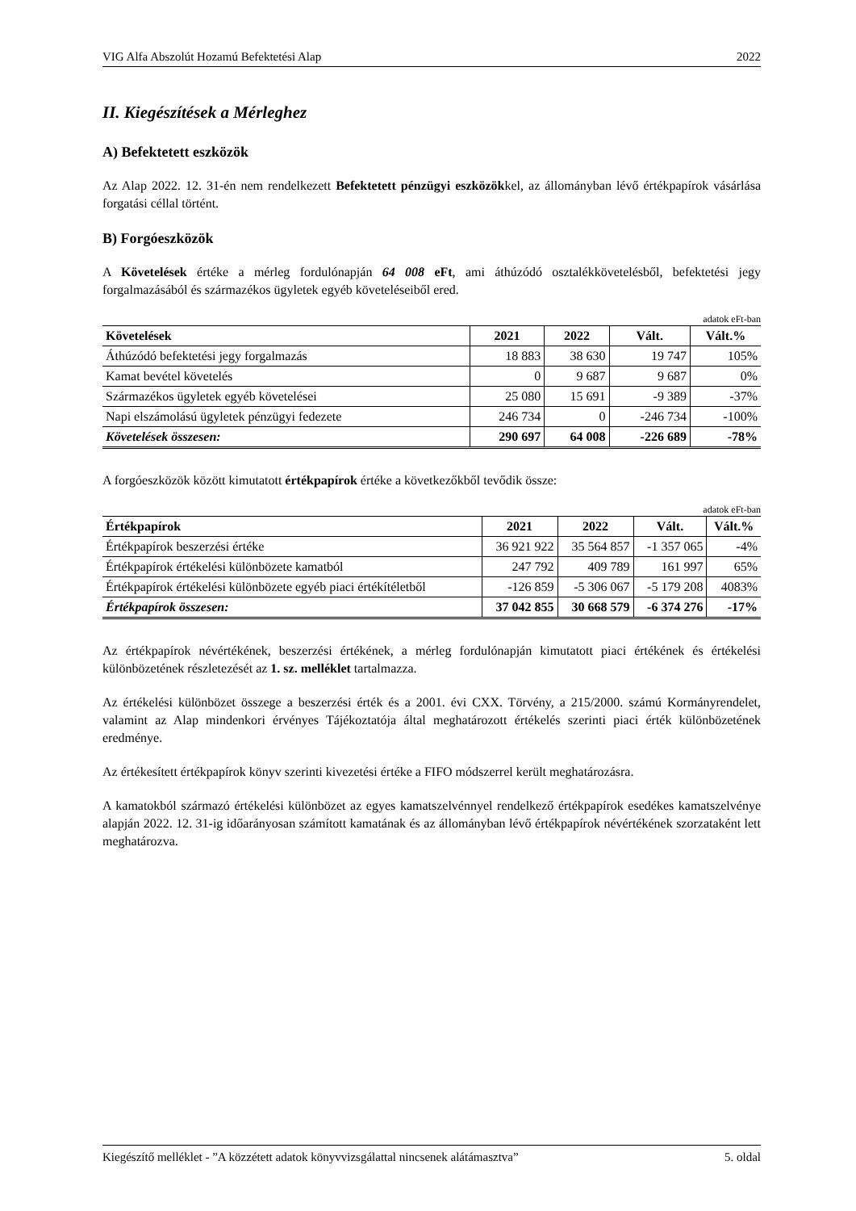VIG Alfa Abszolút Hozamú Befektetési Alap 2022
II. Kiegészítések a Mérleghez
A) Befektetett eszközök
Az Alap 2022. 12. 31-én nem rendelkezett Befektetett pénzügyi eszközökkel, az állományban lévő értékpapírok vásárlása forgatási céllal történt.
B) Forgóeszközök
A Követelések értéke a mérleg fordulónapján 64 008 eFt, ami áthúzódó osztalékkövetelésből, befektetési jegy forgalmazásából és származékos ügyletek egyéb követeléseiből ered.
adatok eFt-ban
| Követelések | 2021 | 2022 | Vált. | Vált.% |
| --- | --- | --- | --- | --- |
| Áthúzódó befektetési jegy forgalmazás | 18 883 | 38 630 | 19 747 | 105% |
| Kamat bevétel követelés | 0 | 9 687 | 9 687 | 0% |
| Származékos ügyletek egyéb követelései | 25 080 | 15 691 | -9 389 | -37% |
| Napi elszámolású ügyletek pénzügyi fedezete | 246 734 | 0 | -246 734 | -100% |
| Követelések összesen: | 290 697 | 64 008 | -226 689 | -78% |
A forgóeszközök között kimutatott értékpapírok értéke a következőkből tevődik össze:
adatok eFt-ban
| Értékpapírok | 2021 | 2022 | Vált. | Vált.% |
| --- | --- | --- | --- | --- |
| Értékpapírok beszerzési értéke | 36 921 922 | 35 564 857 | -1 357 065 | -4% |
| Értékpapírok értékelési különbözete kamatból | 247 792 | 409 789 | 161 997 | 65% |
| Értékpapírok értékelési különbözete egyéb piaci értékítéletből | -126 859 | -5 306 067 | -5 179 208 | 4083% |
| Értékpapírok összesen: | 37 042 855 | 30 668 579 | -6 374 276 | -17% |
Az értékpapírok névértékének, beszerzési értékének, a mérleg fordulónapján kimutatott piaci értékének és értékelési különbözetének részletezését az 1. sz. melléklet tartalmazza.
Az értékelési különbözet összege a beszerzési érték és a 2001. évi CXX. Törvény, a 215/2000. számú Kormányrendelet, valamint az Alap mindenkori érvényes Tájékoztatója által meghatározott értékelés szerinti piaci érték különbözetének eredménye.
Az értékesített értékpapírok könyv szerinti kivezetési értéke a FIFO módszerrel került meghatározásra.
A kamatokból származó értékelési különbözet az egyes kamatszelvénnyel rendelkező értékpapírok esedékes kamatszelvénye alapján 2022. 12. 31-ig időarányosan számított kamatának és az állományban lévő értékpapírok névértékének szorzataként lett meghatározva.
Kiegészítő melléklet - ”A közzétett adatok könyvvizsgálattal nincsenek alátámasztva” 5. oldal